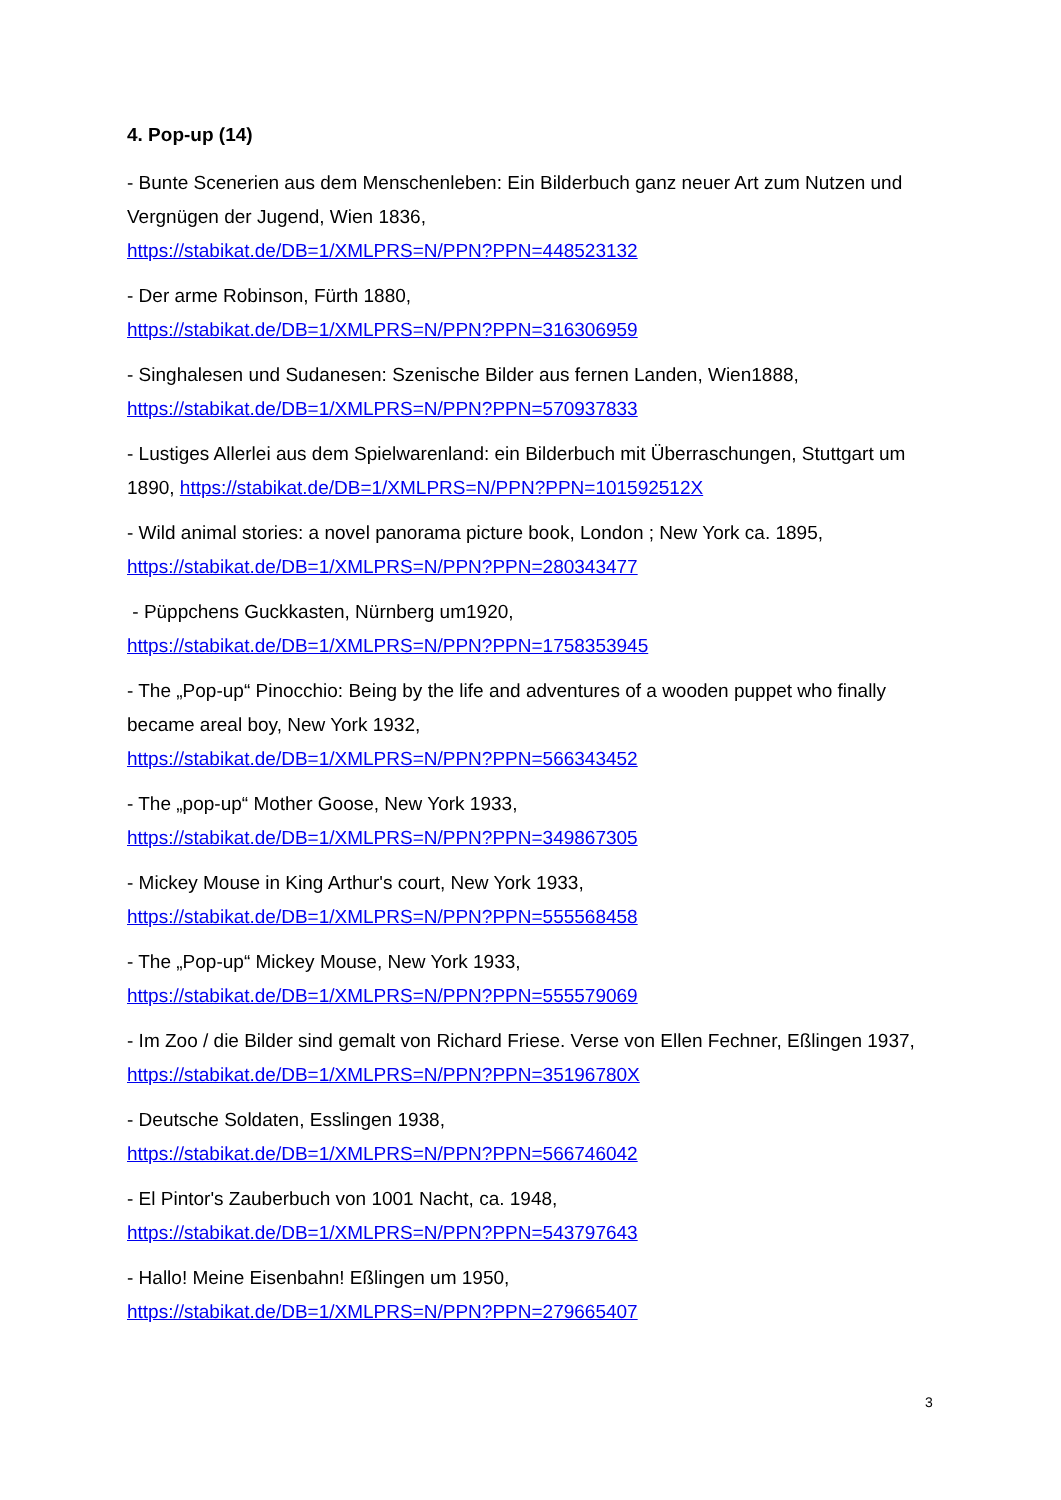4. Pop-up (14)
- Bunte Scenerien aus dem Menschenleben: Ein Bilderbuch ganz neuer Art zum Nutzen und Vergnügen der Jugend, Wien 1836,
https://stabikat.de/DB=1/XMLPRS=N/PPN?PPN=448523132
- Der arme Robinson, Fürth 1880,
https://stabikat.de/DB=1/XMLPRS=N/PPN?PPN=316306959
- Singhalesen und Sudanesen: Szenische Bilder aus fernen Landen, Wien1888,
https://stabikat.de/DB=1/XMLPRS=N/PPN?PPN=570937833
- Lustiges Allerlei aus dem Spielwarenland: ein Bilderbuch mit Überraschungen, Stuttgart um 1890, https://stabikat.de/DB=1/XMLPRS=N/PPN?PPN=101592512X
- Wild animal stories: a novel panorama picture book, London ; New York ca. 1895,
https://stabikat.de/DB=1/XMLPRS=N/PPN?PPN=280343477
- Püppchens Guckkasten, Nürnberg um1920,
https://stabikat.de/DB=1/XMLPRS=N/PPN?PPN=1758353945
- The „Pop-up“ Pinocchio: Being by the life and adventures of a wooden puppet who finally became areal boy, New York 1932,
https://stabikat.de/DB=1/XMLPRS=N/PPN?PPN=566343452
- The „pop-up“ Mother Goose, New York 1933,
https://stabikat.de/DB=1/XMLPRS=N/PPN?PPN=349867305
- Mickey Mouse in King Arthur's court, New York 1933,
https://stabikat.de/DB=1/XMLPRS=N/PPN?PPN=555568458
- The „Pop-up“ Mickey Mouse, New York 1933,
https://stabikat.de/DB=1/XMLPRS=N/PPN?PPN=555579069
- Im Zoo / die Bilder sind gemalt von Richard Friese. Verse von Ellen Fechner, Eßlingen 1937, https://stabikat.de/DB=1/XMLPRS=N/PPN?PPN=35196780X
- Deutsche Soldaten, Esslingen 1938,
https://stabikat.de/DB=1/XMLPRS=N/PPN?PPN=566746042
- El Pintor's Zauberbuch von 1001 Nacht, ca. 1948,
https://stabikat.de/DB=1/XMLPRS=N/PPN?PPN=543797643
- Hallo! Meine Eisenbahn! Eßlingen um 1950,
https://stabikat.de/DB=1/XMLPRS=N/PPN?PPN=279665407
3